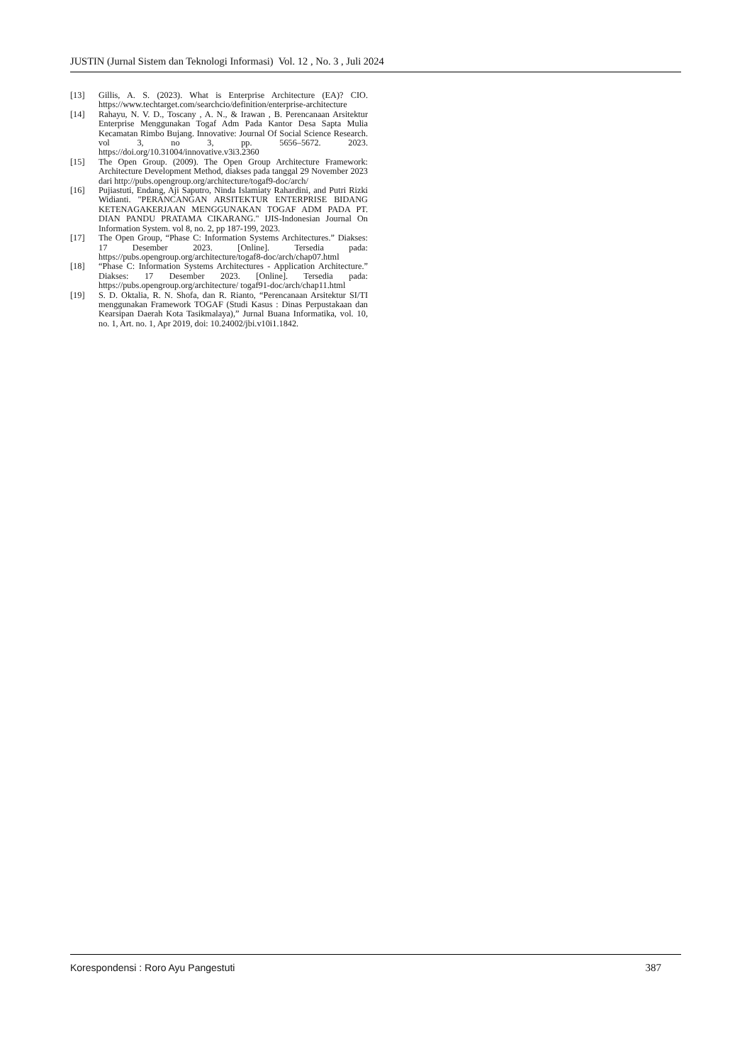JUSTIN (Jurnal Sistem dan Teknologi Informasi) Vol. 12 , No. 3 , Juli 2024
[13] Gillis, A. S. (2023). What is Enterprise Architecture (EA)? CIO. https://www.techtarget.com/searchcio/definition/enterprise-architecture
[14] Rahayu, N. V. D., Toscany , A. N., & Irawan , B. Perencanaan Arsitektur Enterprise Menggunakan Togaf Adm Pada Kantor Desa Sapta Mulia Kecamatan Rimbo Bujang. Innovative: Journal Of Social Science Research. vol 3, no 3, pp. 5656–5672. 2023. https://doi.org/10.31004/innovative.v3i3.2360
[15] The Open Group. (2009). The Open Group Architecture Framework: Architecture Development Method, diakses pada tanggal 29 November 2023 dari http://pubs.opengroup.org/architecture/togaf9-doc/arch/
[16] Pujiastuti, Endang, Aji Saputro, Ninda Islamiaty Rahardini, and Putri Rizki Widianti. "PERANCANGAN ARSITEKTUR ENTERPRISE BIDANG KETENAGAKERJAAN MENGGUNAKAN TOGAF ADM PADA PT. DIAN PANDU PRATAMA CIKARANG." IJIS-Indonesian Journal On Information System. vol 8, no. 2, pp 187-199, 2023.
[17] The Open Group, “Phase C: Information Systems Architectures.” Diakses: 17 Desember 2023. [Online]. Tersedia pada: https://pubs.opengroup.org/architecture/togaf8-doc/arch/chap07.html
[18] “Phase C: Information Systems Architectures - Application Architecture.” Diakses: 17 Desember 2023. [Online]. Tersedia pada: https://pubs.opengroup.org/architecture/ togaf91-doc/arch/chap11.html
[19] S. D. Oktalia, R. N. Shofa, dan R. Rianto, “Perencanaan Arsitektur SI/TI menggunakan Framework TOGAF (Studi Kasus : Dinas Perpustakaan dan Kearsipan Daerah Kota Tasikmalaya),” Jurnal Buana Informatika, vol. 10, no. 1, Art. no. 1, Apr 2019, doi: 10.24002/jbi.v10i1.1842.
Korespondensi : Roro Ayu Pangestuti 387